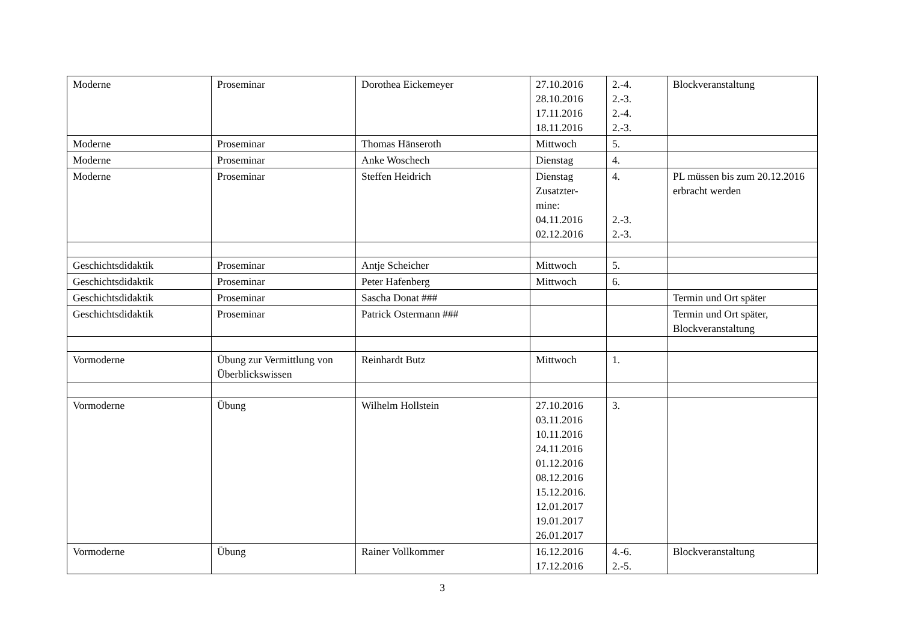| Moderne | Proseminar | Dorothea Eickemeyer | 27.10.2016 28.10.2016 17.11.2016 18.11.2016 | 2.-4. 2.-3. 2.-4. 2.-3. | Blockveranstaltung |
| Moderne | Proseminar | Thomas Hänseroth | Mittwoch | 5. | |
| Moderne | Proseminar | Anke Woschech | Dienstag | 4. | |
| Moderne | Proseminar | Steffen Heidrich | Dienstag Zusatzter- mine: 04.11.2016 02.12.2016 | 4. 2.-3. 2.-3. | PL müssen bis zum 20.12.2016 erbracht werden |
| Geschichtsdidaktik | Proseminar | Antje Scheicher | Mittwoch | 5. | |
| Geschichtsdidaktik | Proseminar | Peter Hafenberg | Mittwoch | 6. | |
| Geschichtsdidaktik | Proseminar | Sascha Donat ### | | | Termin und Ort später |
| Geschichtsdidaktik | Proseminar | Patrick Ostermann ### | | | Termin und Ort später, Blockveranstaltung |
| Vormoderne | Übung zur Vermittlung von Überblickswissen | Reinhardt Butz | Mittwoch | 1. | |
| Vormoderne | Übung | Wilhelm Hollstein | 27.10.2016 03.11.2016 10.11.2016 24.11.2016 01.12.2016 08.12.2016 15.12.2016. 12.01.2017 19.01.2017 26.01.2017 | 3. | |
| Vormoderne | Übung | Rainer Vollkommer | 16.12.2016 17.12.2016 | 4.-6. 2.-5. | Blockveranstaltung |
3